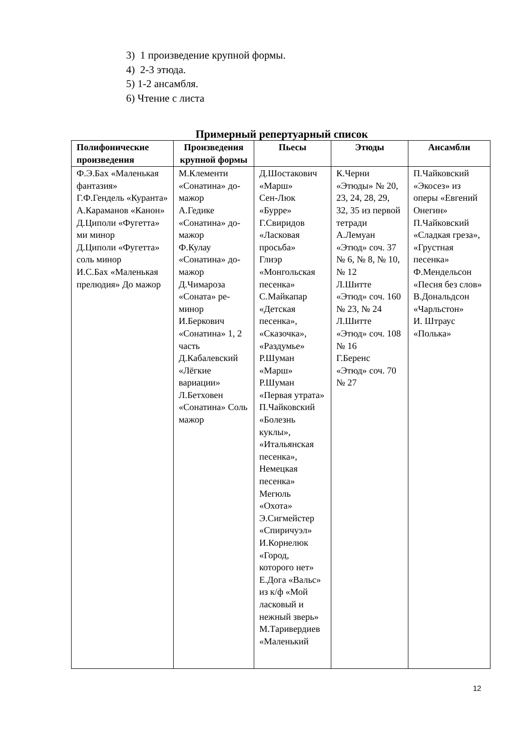3) 1 произведение крупной формы.
4) 2-3 этюда.
5) 1-2 ансамбля.
6) Чтение с листа
Примерный репертуарный список
| Полифонические произведения | Произведения крупной формы | Пьесы | Этюды | Ансамбли |
| --- | --- | --- | --- | --- |
| Ф.Э.Бах «Маленькая фантазия» Г.Ф.Гендель «Куранта» А.Караманов «Канон» Д.Циполи «Фугетта» ми минор Д.Циполи «Фугетта» соль минор И.С.Бах «Маленькая прелюдия» До мажор | М.Клементи «Сонатина» до-мажор А.Гедике «Сонатина» до-мажор Ф.Кулау «Сонатина» до-мажор Д.Чимароза «Соната» ре-минор И.Беркович «Сонатина» 1, 2 часть Д.Кабалевский «Лёгкие вариации» Л.Бетховен «Сонатина» Соль мажор | Д.Шостакович «Марш» Сен-Люк «Бурре» Г.Свиридов «Ласковая просьба» Глиэр «Монгольская песенка» С.Майкапар «Детская песенка», «Сказочка», «Раздумье» Р.Шуман «Марш» Р.Шуман «Первая утрата» П.Чайковский «Болезнь куклы», «Итальянская песенка», Немецкая песенка» Мегюль «Охота» Э.Сигмейстер «Спиричуэл» И.Корнелюк «Город, которого нет» Е.Дога «Вальс» из к/ф «Мой ласковый и нежный зверь» М.Таривердиев «Маленький | К.Черни «Этюды» № 20, 23, 24, 28, 29, 32, 35 из первой тетради А.Лемуан «Этюд» соч. 37 № 6, № 8, № 10, № 12 Л.Шитте «Этюд» соч. 160 № 23, № 24 Л.Шитте «Этюд» соч. 108 № 16 Г.Беренс «Этюд» соч. 70 № 27 | П.Чайковский «Экосез» из оперы «Евгений Онегин» П.Чайковский «Сладкая греза», «Грустная песенка» Ф.Мендельсон «Песня без слов» В.Дональдсон «Чарльстон» И. Штраус «Полька» |
12